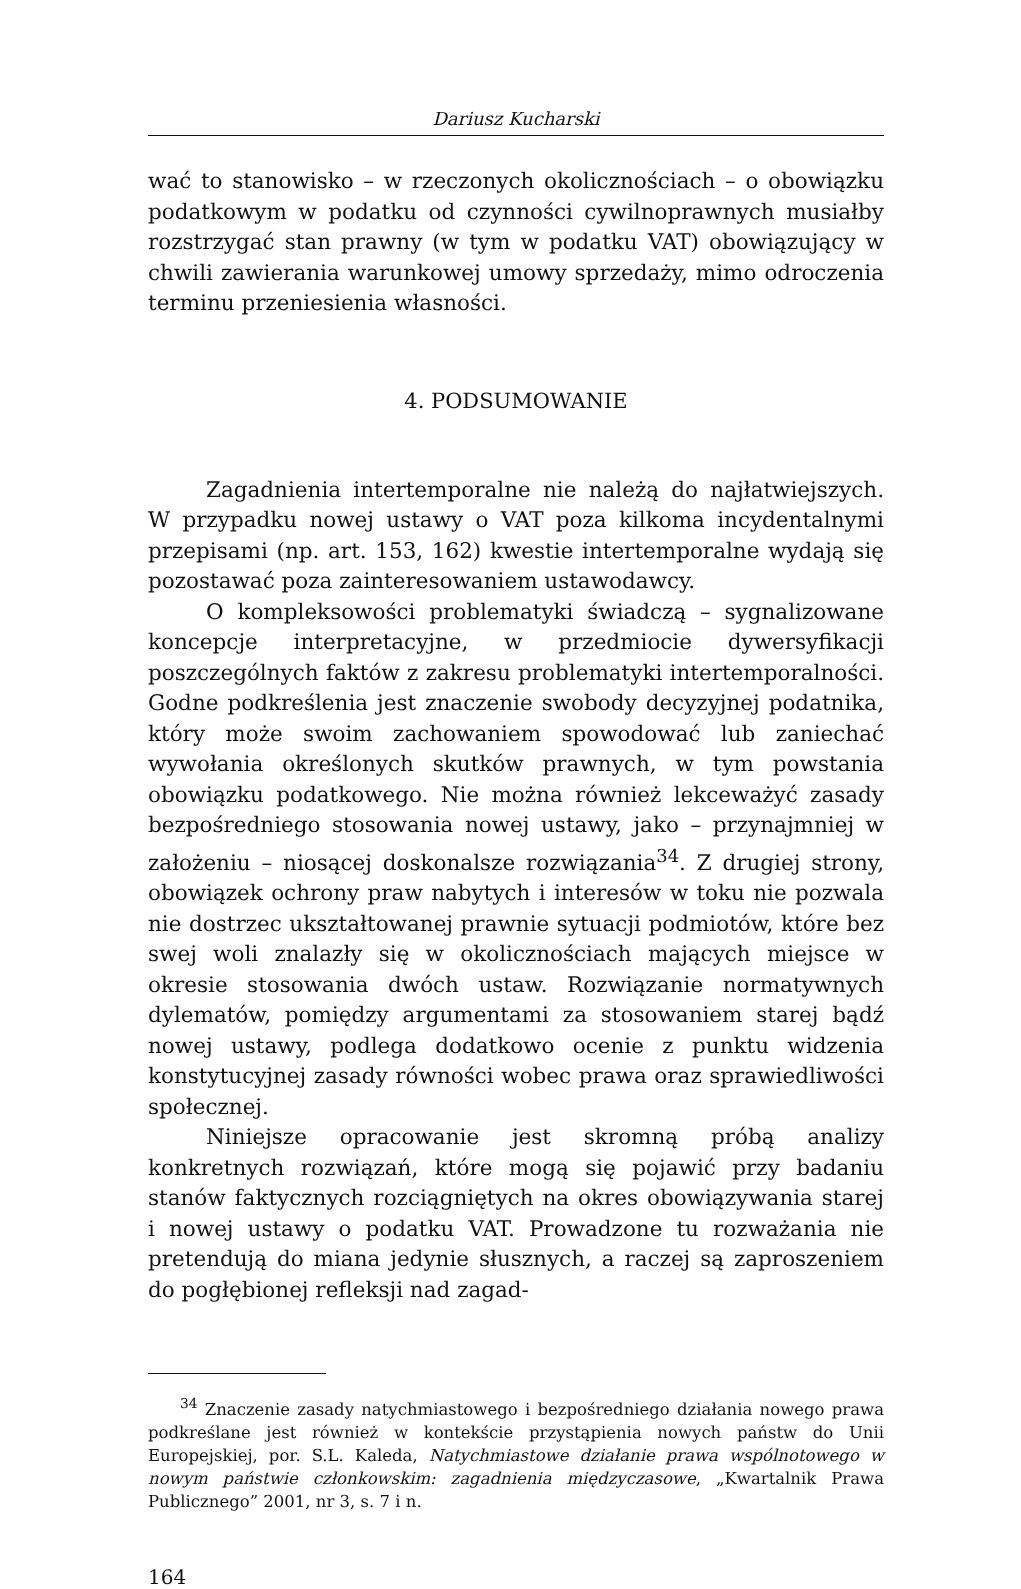Dariusz Kucharski
wać to stanowisko – w rzeczonych okolicznościach – o obowiązku podatkowym w podatku od czynności cywilnoprawnych musiałby rozstrzygać stan prawny (w tym w podatku VAT) obowiązujący w chwili zawierania warunkowej umowy sprzedaży, mimo odroczenia terminu przeniesienia własności.
4. PODSUMOWANIE
Zagadnienia intertemporalne nie należą do najłatwiejszych. W przypadku nowej ustawy o VAT poza kilkoma incydentalnymi przepisami (np. art. 153, 162) kwestie intertemporalne wydają się pozostawać poza zainteresowaniem ustawodawcy.
O kompleksowości problematyki świadczą – sygnalizowane koncepcje interpretacyjne, w przedmiocie dywersyfikacji poszczególnych faktów z zakresu problematyki intertemporalności. Godne podkreślenia jest znaczenie swobody decyzyjnej podatnika, który może swoim zachowaniem spowodować lub zaniechać wywołania określonych skutków prawnych, w tym powstania obowiązku podatkowego. Nie można również lekceważyć zasady bezpośredniego stosowania nowej ustawy, jako – przynajmniej w założeniu – niosącej doskonalsze rozwiązania<sup>34</sup>. Z drugiej strony, obowiązek ochrony praw nabytych i interesów w toku nie pozwala nie dostrzec ukształtowanej prawnie sytuacji podmiotów, które bez swej woli znalazły się w okolicznościach mających miejsce w okresie stosowania dwóch ustaw. Rozwiązanie normatywnych dylematów, pomiędzy argumentami za stosowaniem starej bądź nowej ustawy, podlega dodatkowo ocenie z punktu widzenia konstytucyjnej zasady równości wobec prawa oraz sprawiedliwości społecznej.
Niniejsze opracowanie jest skromną próbą analizy konkretnych rozwiązań, które mogą się pojawić przy badaniu stanów faktycznych rozciągniętych na okres obowiązywania starej i nowej ustawy o podatku VAT. Prowadzone tu rozważania nie pretendują do miana jedynie słusznych, a raczej są zaproszeniem do pogłębionej refleksji nad zagad-
<sup>34</sup> Znaczenie zasady natychmiastowego i bezpośredniego działania nowego prawa podkreślane jest również w kontekście przystąpienia nowych państw do Unii Europejskiej, por. S.L. Kaleda, Natychmiastowe działanie prawa wspólnotowego w nowym państwie członkowskim: zagadnienia międzyczasowe, „Kwartalnik Prawa Publicznego” 2001, nr 3, s. 7 i n.
164